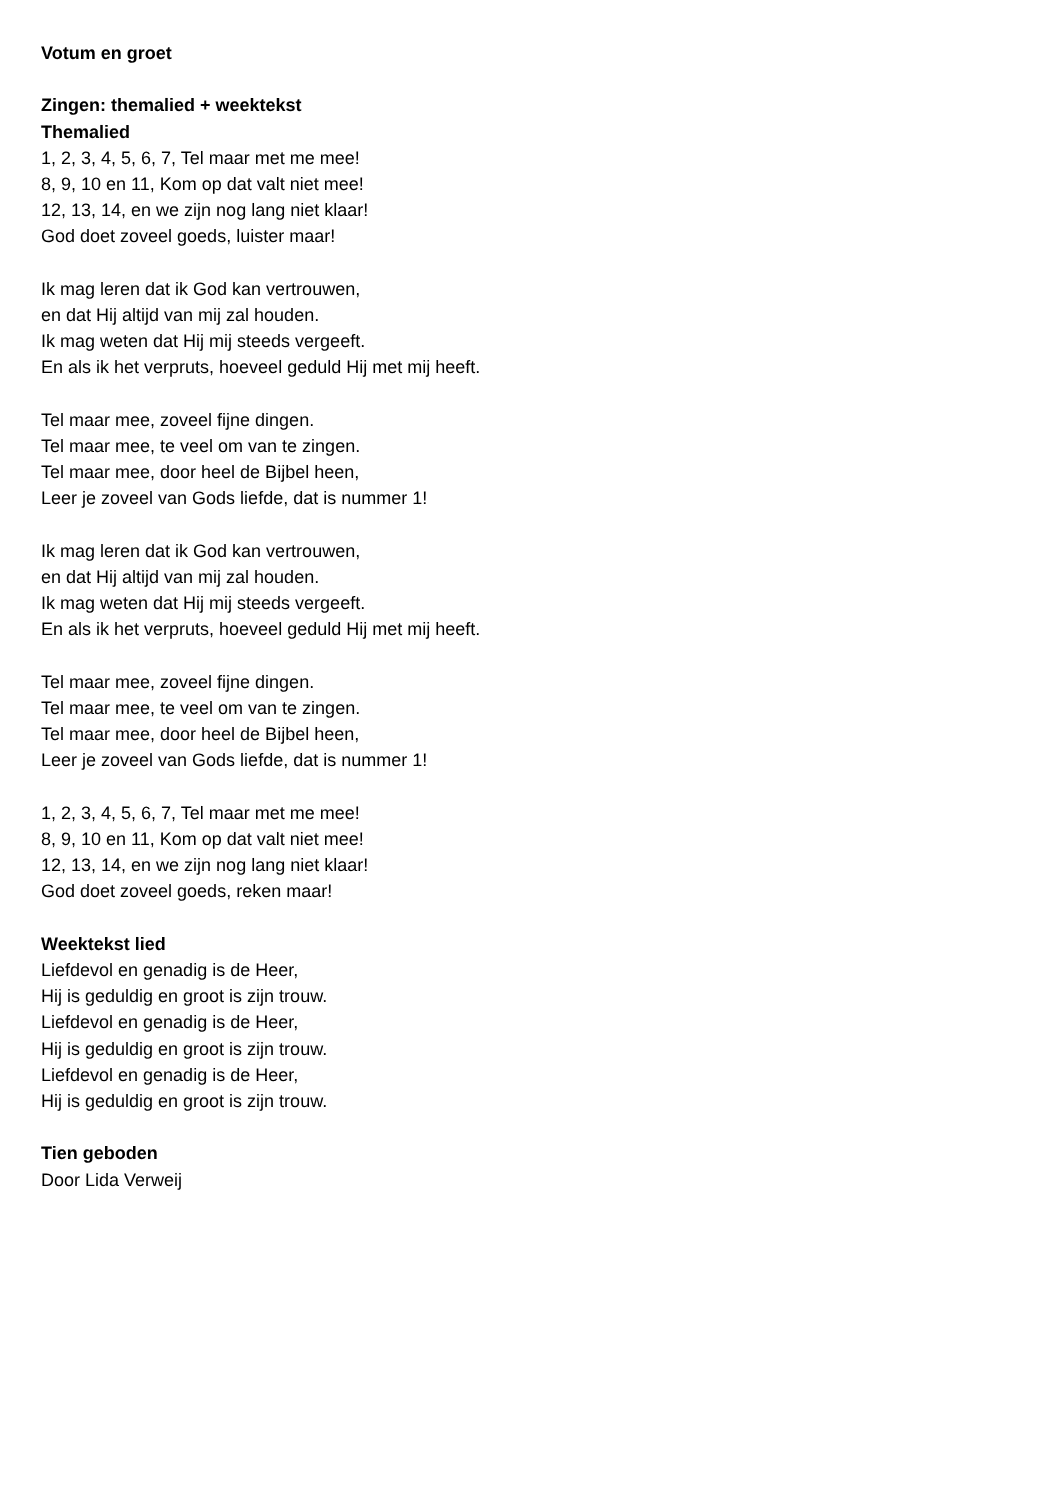Votum en groet
Zingen: themalied + weektekst
Themalied
1, 2, 3, 4, 5, 6, 7, Tel maar met me mee!
8, 9, 10 en 11, Kom op dat valt niet mee!
12, 13, 14, en we zijn nog lang niet klaar!
God doet zoveel goeds, luister maar!
Ik mag leren dat ik God kan vertrouwen,
en dat Hij altijd van mij zal houden.
Ik mag weten dat Hij mij steeds vergeeft.
En als ik het verpruts, hoeveel geduld Hij met mij heeft.
Tel maar mee, zoveel fijne dingen.
Tel maar mee, te veel om van te zingen.
Tel maar mee, door heel de Bijbel heen,
Leer je zoveel van Gods liefde, dat is nummer 1!
Ik mag leren dat ik God kan vertrouwen,
en dat Hij altijd van mij zal houden.
Ik mag weten dat Hij mij steeds vergeeft.
En als ik het verpruts, hoeveel geduld Hij met mij heeft.
Tel maar mee, zoveel fijne dingen.
Tel maar mee, te veel om van te zingen.
Tel maar mee, door heel de Bijbel heen,
Leer je zoveel van Gods liefde, dat is nummer 1!
1, 2, 3, 4, 5, 6, 7, Tel maar met me mee!
8, 9, 10 en 11, Kom op dat valt niet mee!
12, 13, 14, en we zijn nog lang niet klaar!
God doet zoveel goeds, reken maar!
Weektekst lied
Liefdevol en genadig is de Heer,
Hij is geduldig en groot is zijn trouw.
Liefdevol en genadig is de Heer,
Hij is geduldig en groot is zijn trouw.
Liefdevol en genadig is de Heer,
Hij is geduldig en groot is zijn trouw.
Tien geboden
Door Lida Verweij